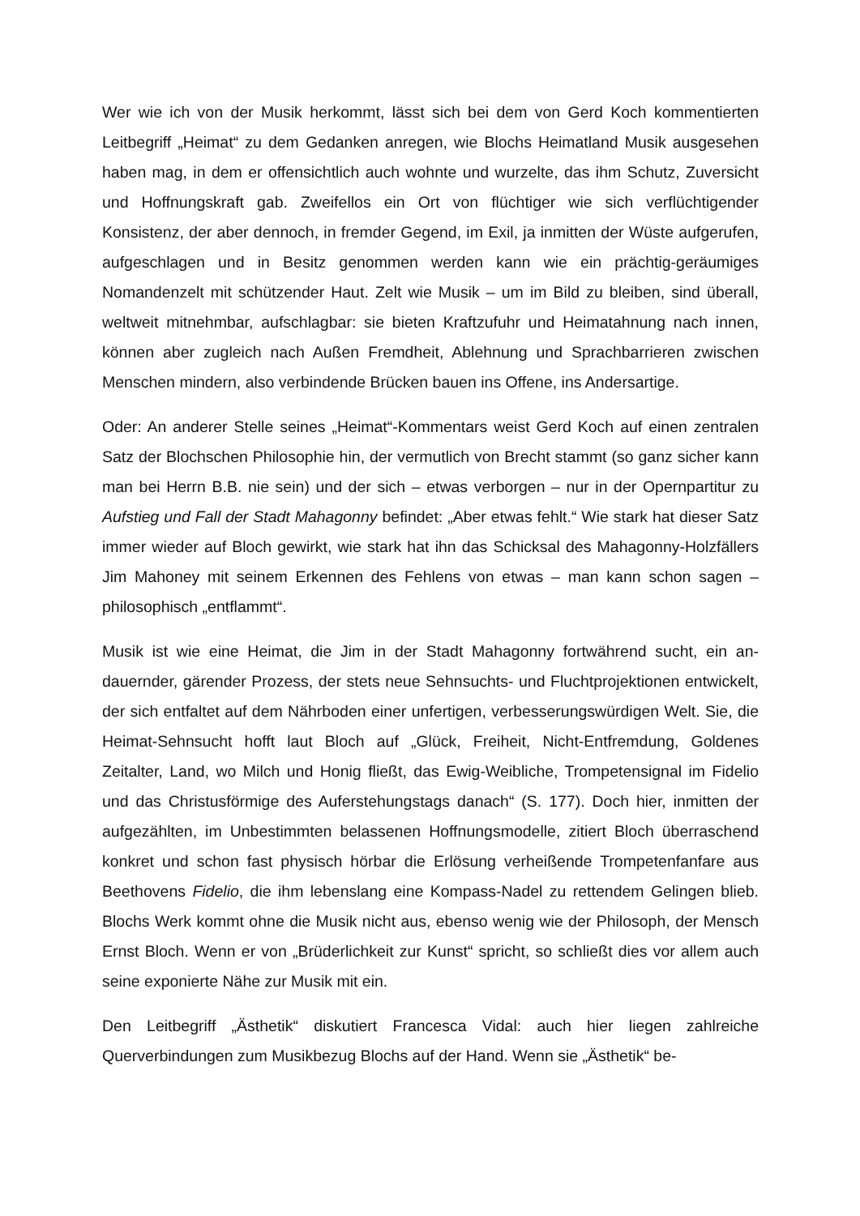Wer wie ich von der Musik herkommt, lässt sich bei dem von Gerd Koch kommen­tierten Leitbegriff „Heimat“ zu dem Gedanken anregen, wie Blochs Heimatland Musik ausgesehen haben mag, in dem er offensichtlich auch wohnte und wurzelte, das ihm Schutz, Zuversicht und Hoffnungskraft gab. Zweifellos ein Ort von flüchtiger wie sich verflüchtigender Konsistenz, der aber dennoch, in fremder Gegend, im Exil, ja inmit­ten der Wüste aufgerufen, aufgeschlagen und in Besitz genommen werden kann wie ein prächtig-geräumiges Nomandenzelt mit schützender Haut. Zelt wie Musik – um im Bild zu bleiben, sind überall, weltweit mitnehmbar, aufschlagbar: sie bieten Kraft­zufuhr und Heimatahnung nach innen, können aber zugleich nach Außen Fremdheit, Ablehnung und Sprachbarrieren zwischen Menschen mindern, also verbindende Brücken bauen ins Offene, ins Andersartige.
Oder: An anderer Stelle seines „Heimat“-Kommentars weist Gerd Koch auf einen zentralen Satz der Blochschen Philosophie hin, der vermutlich von Brecht stammt (so ganz sicher kann man bei Herrn B.B. nie sein) und der sich – etwas verborgen – nur in der Opernpartitur zu Aufstieg und Fall der Stadt Mahagonny befindet: „Aber etwas fehlt.“ Wie stark hat dieser Satz immer wieder auf Bloch gewirkt, wie stark hat ihn das Schicksal des Mahagonny-Holzfällers Jim Mahoney mit seinem Erkennen des Feh­lens von etwas – man kann schon sagen – philosophisch „entflammt“.
Musik ist wie eine Heimat, die Jim in der Stadt Mahagonny fortwährend sucht, ein an­dauernder, gärender Prozess, der stets neue Sehnsuchts- und Fluchtprojektionen entwickelt, der sich entfaltet auf dem Nährboden einer unfertigen, verbesserungs­würdigen Welt. Sie, die Heimat-Sehnsucht hofft laut Bloch auf „Glück, Freiheit, Nicht-Entfremdung, Goldenes Zeitalter, Land, wo Milch und Honig fließt, das Ewig-Weib­liche, Trompetensignal im Fidelio und das Christusförmige des Auferstehungstags danach“ (S. 177). Doch hier, inmitten der aufgezählten, im Unbestimmten belassenen Hoffnungsmodelle, zitiert Bloch überraschend konkret und schon fast physisch hör­bar die Erlösung verheißende Trompetenfanfare aus Beethovens Fidelio, die ihm lebenslang eine Kompass-Nadel zu rettendem Gelingen blieb. Blochs Werk kommt ohne die Musik nicht aus, ebenso wenig wie der Philosoph, der Mensch Ernst Bloch. Wenn er von „Brüderlichkeit zur Kunst“ spricht, so schließt dies vor allem auch seine exponierte Nähe zur Musik mit ein.
Den Leitbegriff „Ästhetik“ diskutiert Francesca Vidal: auch hier liegen zahlreiche Querverbindungen zum Musikbezug Blochs auf der Hand. Wenn sie „Ästhetik“ be-